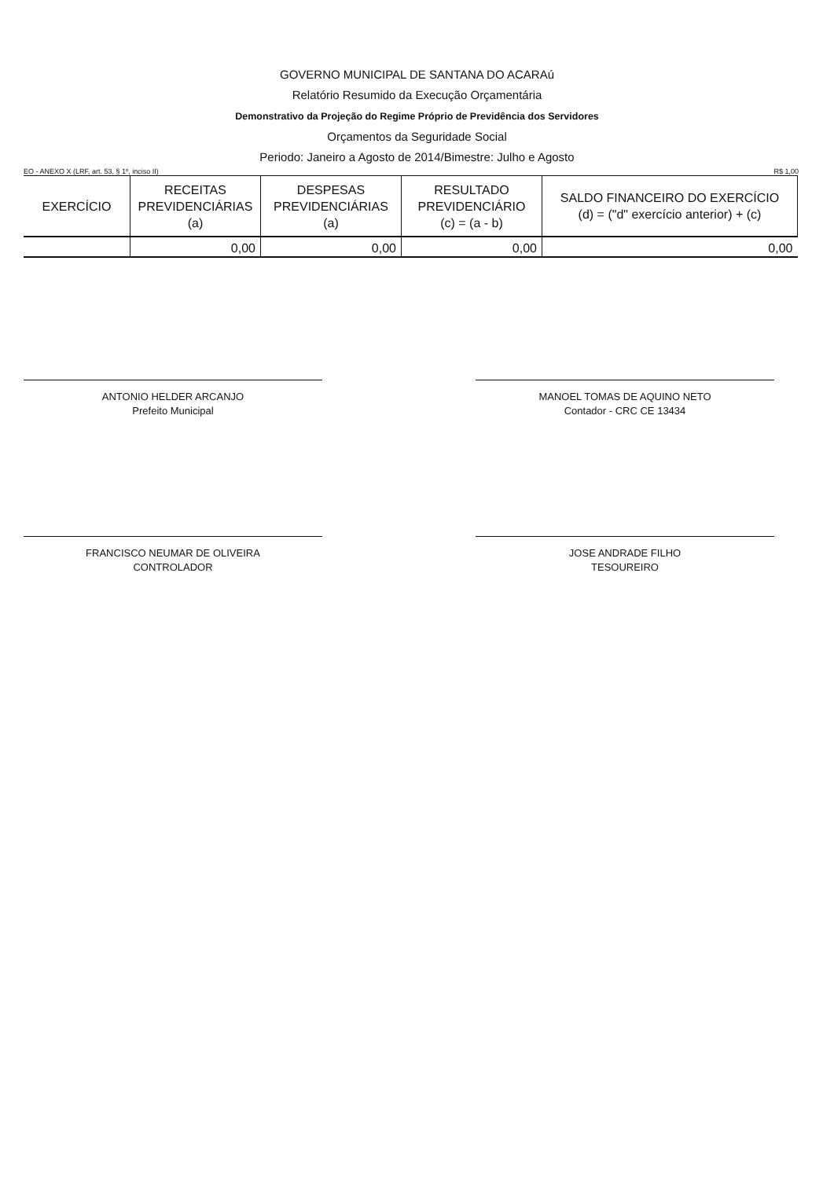GOVERNO MUNICIPAL DE SANTANA DO ACARAú
Relatório Resumido da Execução Orçamentária
Demonstrativo da Projeção do Regime Próprio de Previdência dos Servidores
Orçamentos da Seguridade Social
Periodo: Janeiro a Agosto de 2014/Bimestre: Julho e Agosto
EO - ANEXO X (LRF, art. 53, § 1º, inciso II) R$ 1,00
| EXERCÍCIO | RECEITAS PREVIDENCIÁRIAS (a) | DESPESAS PREVIDENCIÁRIAS (a) | RESULTADO PREVIDENCIÁRIO (c) = (a - b) | SALDO FINANCEIRO DO EXERCÍCIO (d) = ("d" exercício anterior) + (c) |
| --- | --- | --- | --- | --- |
| | 0,00 | 0,00 | 0,00 | 0,00 |
ANTONIO HELDER ARCANJO
Prefeito Municipal
MANOEL TOMAS DE AQUINO NETO
Contador - CRC CE 13434
FRANCISCO NEUMAR DE OLIVEIRA
CONTROLADOR
JOSE ANDRADE FILHO
TESOUREIRO